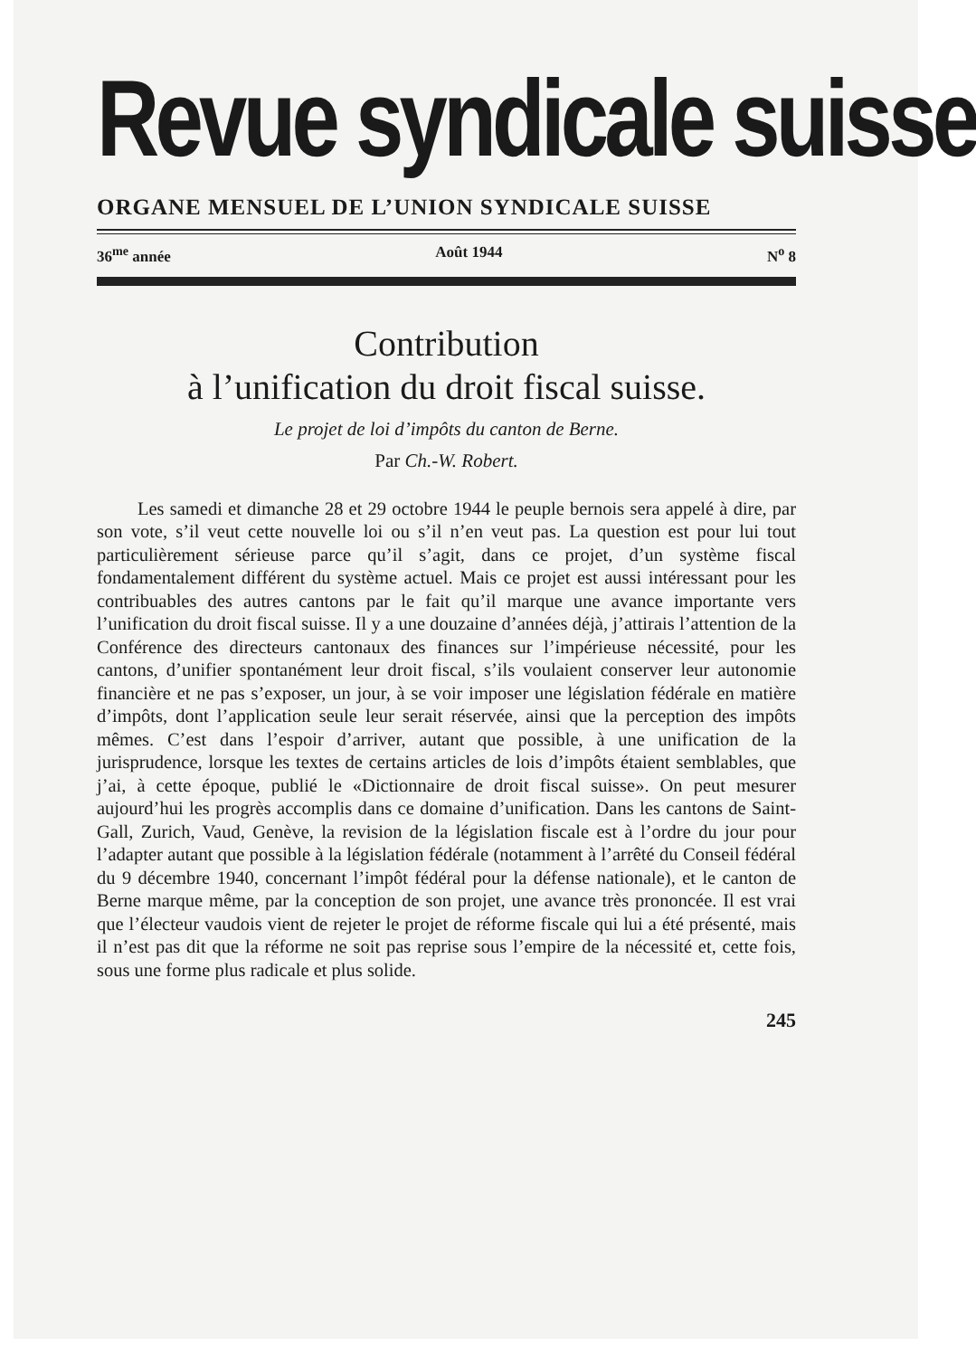Revue syndicale suisse
ORGANE MENSUEL DE L’UNION SYNDICALE SUISSE
36<sup>me</sup> année Août 1944 N<sup>o</sup> 8
Contribution
à l’unification du droit fiscal suisse.
Le projet de loi d’impôts du canton de Berne.
Par Ch.-W. Robert.
Les samedi et dimanche 28 et 29 octobre 1944 le peuple bernois sera appelé à dire, par son vote, s’il veut cette nouvelle loi ou s’il n’en veut pas. La question est pour lui tout particulièrement sérieuse parce qu’il s’agit, dans ce projet, d’un système fiscal fondamentalement différent du système actuel. Mais ce projet est aussi intéressant pour les contribuables des autres cantons par le fait qu’il marque une avance importante vers l’unification du droit fiscal suisse. Il y a une douzaine d’années déjà, j’attirais l’attention de la Conférence des directeurs cantonaux des finances sur l’impérieuse nécessité, pour les cantons, d’unifier spontanément leur droit fiscal, s’ils voulaient conserver leur autonomie financière et ne pas s’exposer, un jour, à se voir imposer une législation fédérale en matière d’impôts, dont l’application seule leur serait réservée, ainsi que la perception des impôts mêmes. C’est dans l’espoir d’arriver, autant que possible, à une unification de la jurisprudence, lorsque les textes de certains articles de lois d’impôts étaient semblables, que j’ai, à cette époque, publié le «Dictionnaire de droit fiscal suisse». On peut mesurer aujourd’hui les progrès accomplis dans ce domaine d’unification. Dans les cantons de Saint-Gall, Zurich, Vaud, Genève, la revision de la législation fiscale est à l’ordre du jour pour l’adapter autant que possible à la législation fédérale (notamment à l’arrêté du Conseil fédéral du 9 décembre 1940, concernant l’impôt fédéral pour la défense nationale), et le canton de Berne marque même, par la conception de son projet, une avance très prononcée. Il est vrai que l’électeur vaudois vient de rejeter le projet de réforme fiscale qui lui a été présenté, mais il n’est pas dit que la réforme ne soit pas reprise sous l’empire de la nécessité et, cette fois, sous une forme plus radicale et plus solide.
245